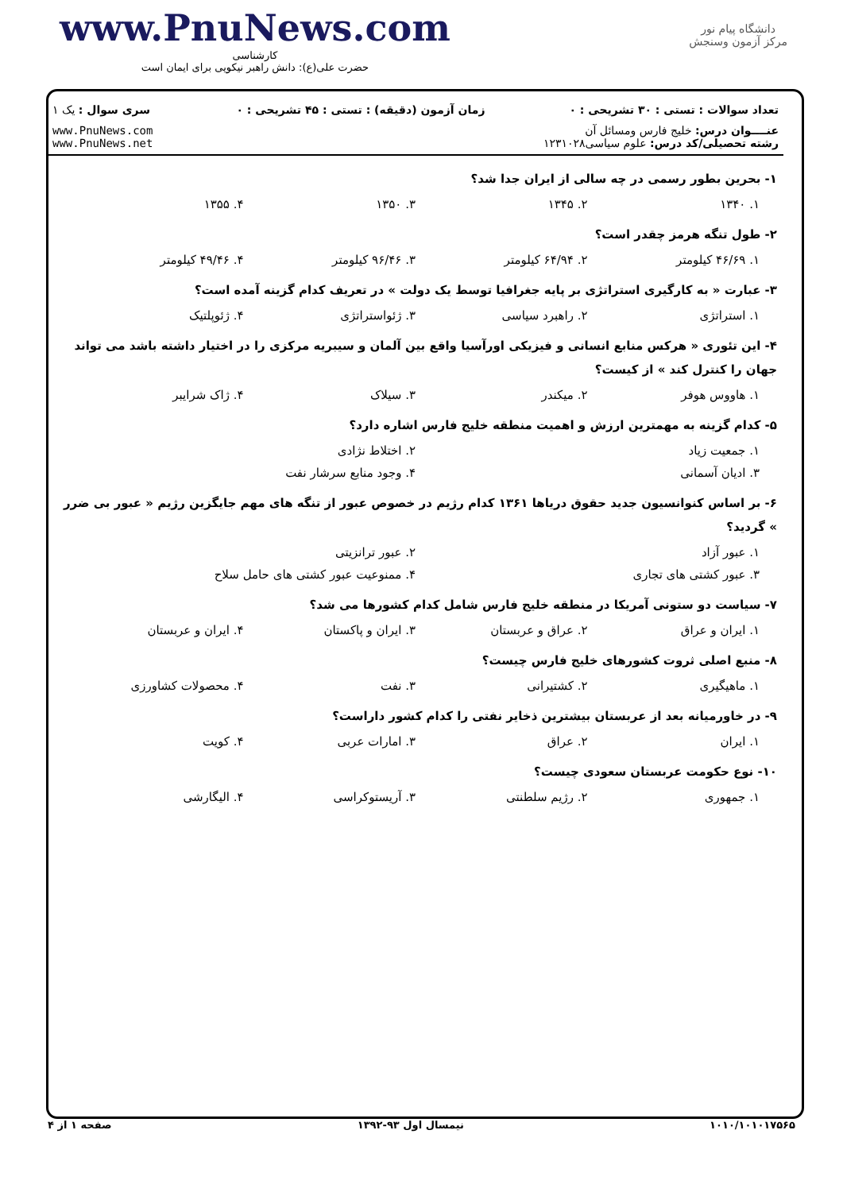www.PnuNews.com
کارشناسی
حضرت علی(ع): دانش راهبر نیکویی برای ایمان است
دانشگاه پیام نور
مرکز آزمون وسنجش
| تعداد سوالات : تستی : ۳۰ تشریحی : ۰ | زمان آزمون (دقیقه) : تستی : ۴۵ تشریحی : ۰ | سری سوال : یک ۱ |
| عنــــوان درس: خلیج فارس ومسائل آن رشته تحصیلی/کد درس: علوم سیاسی۱۲۳۱۰۲۸ | | www.PnuNews.com www.PnuNews.net |
۱- بحرین بطور رسمی در چه سالی از ایران جدا شد؟
۱. ۱۳۴۰ ۲. ۱۳۴۵ ۳. ۱۳۵۰ ۴. ۱۳۵۵
۲- طول تنگه هرمز چقدر است؟
۱. ۴۶/۶۹ کیلومتر ۲. ۶۴/۹۴ کیلومتر ۳. ۹۶/۴۶ کیلومتر ۴. ۴۹/۴۶ کیلومتر
۳- عبارت « به کارگیری استراتژی بر پایه جغرافیا توسط یک دولت » در تعریف کدام گزینه آمده است؟
۱. استراتژی ۲. راهبرد سیاسی ۳. ژئواستراتژی ۴. ژئوپلتیک
۴- این تئوری « هرکس منابع انسانی و فیزیکی اورآسیا واقع بین آلمان و سیبریه مرکزی را در اختیار داشته باشد می تواند جهان را کنترل کند » از کیست؟
۱. هاووس هوفر ۲. میکندر ۳. سیلاک ۴. ژاک شرایبر
۵- کدام گزینه به مهمترین ارزش و اهمیت منطقه خلیج فارس اشاره دارد؟
۱. جمعیت زیاد ۲. اختلاط نژادی
۳. ادیان آسمانی ۴. وجود منابع سرشار نفت
۶- بر اساس کنوانسیون جدید حقوق دریاها ۱۳۶۱ کدام رژیم در خصوص عبور از تنگه های مهم جایگزین رژیم « عبور بی ضرر » گردید؟
۱. عبور آزاد ۲. عبور ترانزیتی
۳. عبور کشتی های تجاری ۴. ممنوعیت عبور کشتی های حامل سلاح
۷- سیاست دو ستونی آمریکا در منطقه خلیج فارس شامل کدام کشورها می شد؟
۱. ایران و عراق ۲. عراق و عربستان ۳. ایران و پاکستان ۴. ایران و عربستان
۸- منبع اصلی ثروت کشورهای خلیج فارس چیست؟
۱. ماهیگیری ۲. کشتیرانی ۳. نفت ۴. محصولات کشاورزی
۹- در خاورمیانه بعد از عربستان بیشترین ذخایر نفتی را کدام کشور داراست؟
۱. ایران ۲. عراق ۳. امارات عربی ۴. کویت
۱۰- نوع حکومت عربستان سعودی چیست؟
۱. جمهوری ۲. رژیم سلطنتی ۳. آریستوکراسی ۴. الیگارشی
۱۰۱۰/۱۰۱۰۱۷۵۶۵ نیمسال اول ۹۳-۱۳۹۲ صفحه ۱ از ۴